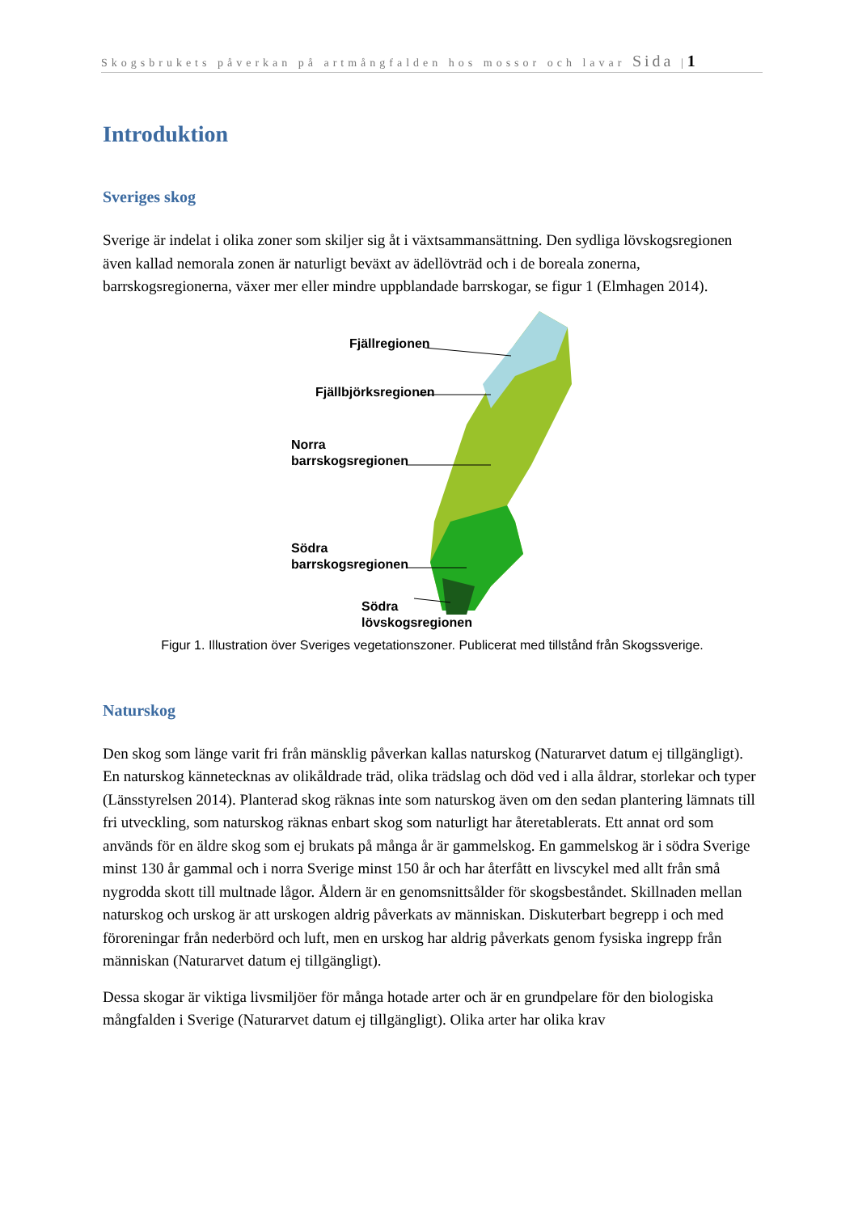Skogsbrukets påverkan på artmångfalden hos mossor och lavar Sida |1
Introduktion
Sveriges skog
Sverige är indelat i olika zoner som skiljer sig åt i växtsammansättning. Den sydliga lövskogsregionen även kallad nemorala zonen är naturligt beväxt av ädellövträd och i de boreala zonerna, barrskogsregionerna, växer mer eller mindre uppblandade barrskogar, se figur 1 (Elmhagen 2014).
Fjällregionen
Fjällbjörksregionen
Norra
barrskogsregionen
Södra
barrskogsregionen
Södra
lövskogsregionen
Figur 1. Illustration över Sveriges vegetationszoner. Publicerat med tillstånd från Skogssverige.
Naturskog
Den skog som länge varit fri från mänsklig påverkan kallas naturskog (Naturarvet datum ej tillgängligt). En naturskog kännetecknas av olikåldrade träd, olika trädslag och död ved i alla åldrar, storlekar och typer (Länsstyrelsen 2014). Planterad skog räknas inte som naturskog även om den sedan plantering lämnats till fri utveckling, som naturskog räknas enbart skog som naturligt har återetablerats. Ett annat ord som används för en äldre skog som ej brukats på många år är gammelskog. En gammelskog är i södra Sverige minst 130 år gammal och i norra Sverige minst 150 år och har återfått en livscykel med allt från små nygrodda skott till multnade lågor. Åldern är en genomsnittsålder för skogsbeståndet. Skillnaden mellan naturskog och urskog är att urskogen aldrig påverkats av människan. Diskuterbart begrepp i och med föroreningar från nederbörd och luft, men en urskog har aldrig påverkats genom fysiska ingrepp från människan (Naturarvet datum ej tillgängligt).
Dessa skogar är viktiga livsmiljöer för många hotade arter och är en grundpelare för den biologiska mångfalden i Sverige (Naturarvet datum ej tillgängligt). Olika arter har olika krav